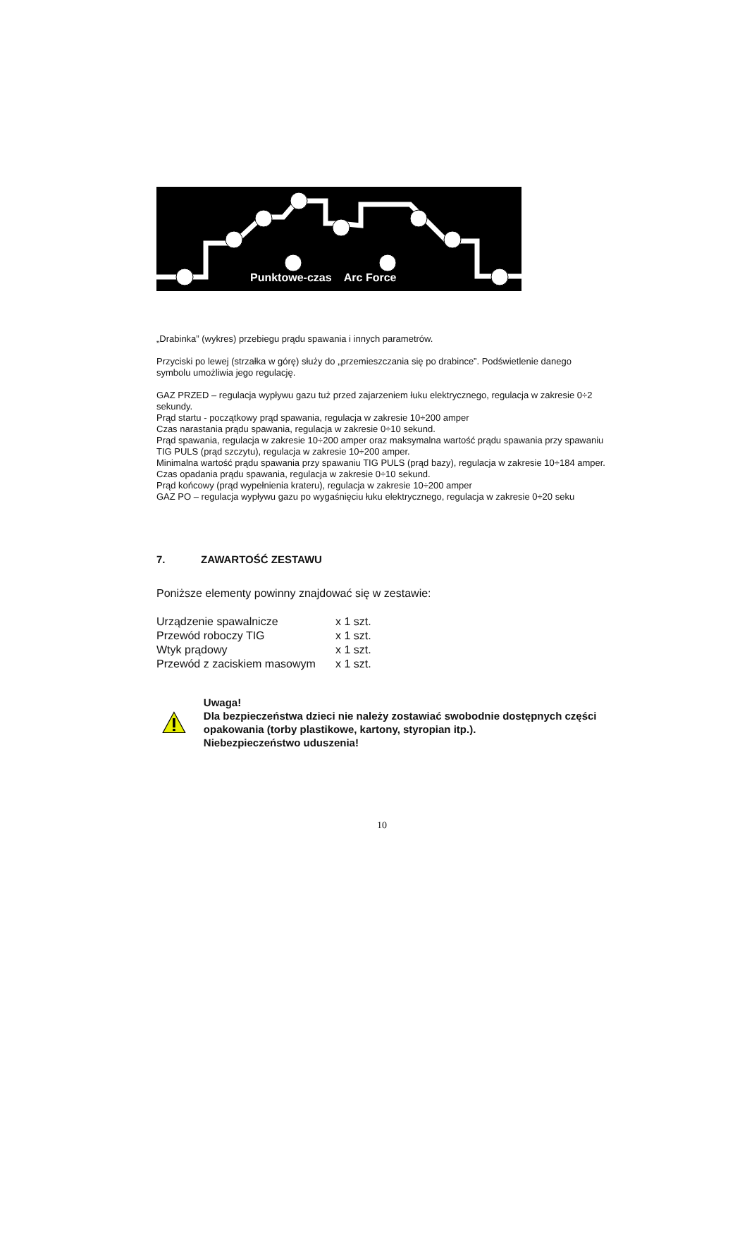Punktowe-czas Arc Force
„Drabinka” (wykres) przebiegu prądu spawania i innych parametrów.
Przyciski po lewej (strzałka w górę) służy do „przemieszczania się po drabince”. Podświetlenie danego symbolu umożliwia jego regulację.
GAZ PRZED – regulacja wypływu gazu tuż przed zajarzeniem łuku elektrycznego, regulacja w zakresie 0÷2 sekundy.
Prąd startu - początkowy prąd spawania, regulacja w zakresie 10÷200 amper
Czas narastania prądu spawania, regulacja w zakresie 0÷10 sekund.
Prąd spawania, regulacja w zakresie 10÷200 amper oraz maksymalna wartość prądu spawania przy spawaniu TIG PULS (prąd szczytu), regulacja w zakresie 10÷200 amper.
Minimalna wartość prądu spawania przy spawaniu TIG PULS (prąd bazy), regulacja w zakresie 10÷184 amper.
Czas opadania prądu spawania, regulacja w zakresie 0÷10 sekund.
Prąd końcowy (prąd wypełnienia krateru), regulacja w zakresie 10÷200 amper
GAZ PO – regulacja wypływu gazu po wygaśnięciu łuku elektrycznego, regulacja w zakresie 0÷20 seku
7. ZAWARTOŚĆ ZESTAWU
Poniższe elementy powinny znajdować się w zestawie:
| Urządzenie spawalnicze | x 1 szt. |
| Przewód roboczy TIG | x 1 szt. |
| Wtyk prądowy | x 1 szt. |
| Przewód z zaciskiem masowym | x 1 szt. |
Uwaga!
Dla bezpieczeństwa dzieci nie należy zostawiać swobodnie dostępnych części opakowania (torby plastikowe, kartony, styropian itp.).
Niebezpieczeństwo uduszenia!
10